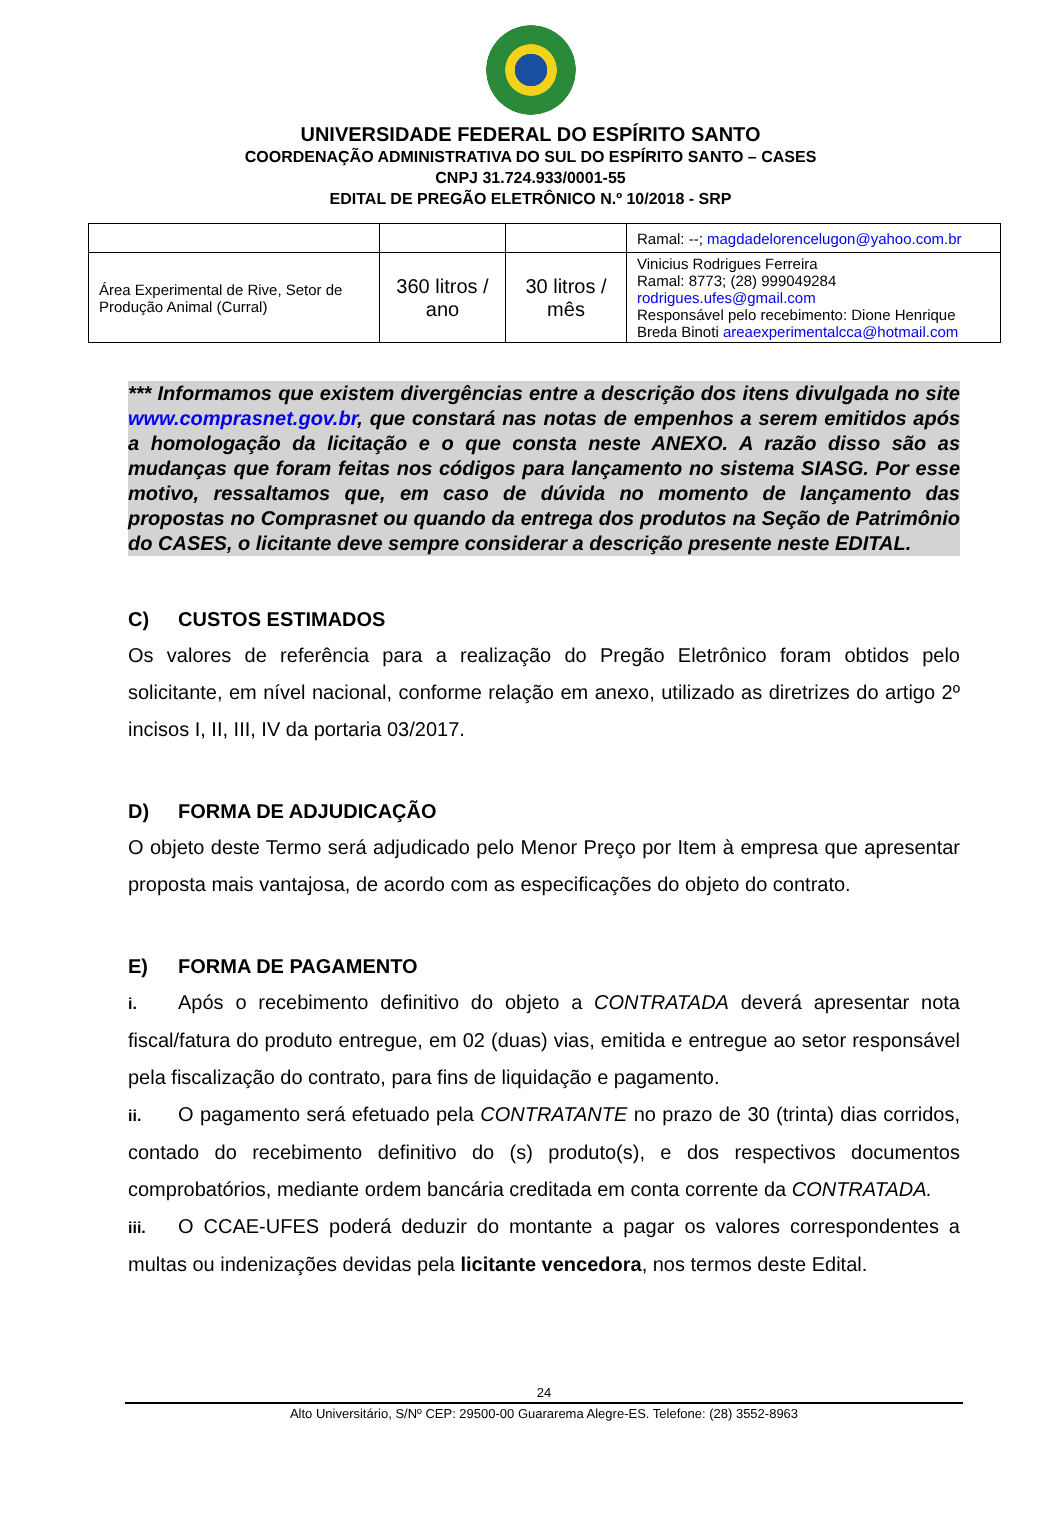UNIVERSIDADE FEDERAL DO ESPÍRITO SANTO
COORDENAÇÃO ADMINISTRATIVA DO SUL DO ESPÍRITO SANTO – CASES
CNPJ 31.724.933/0001-55
EDITAL DE PREGÃO ELETRÔNICO N.º 10/2018 - SRP
| | | | Ramal: --; magdadelorencelugon@yahoo.com.br |
| Área Experimental de Rive, Setor de Produção Animal (Curral) | 360 litros / ano | 30 litros / mês | Vinicius Rodrigues Ferreira Ramal: 8773; (28) 999049284 rodrigues.ufes@gmail.com Responsável pelo recebimento: Dione Henrique Breda Binoti areaexperimentalcca@hotmail.com |
*** Informamos que existem divergências entre a descrição dos itens divulgada no site www.comprasnet.gov.br, que constará nas notas de empenhos a serem emitidos após a homologação da licitação e o que consta neste ANEXO. A razão disso são as mudanças que foram feitas nos códigos para lançamento no sistema SIASG. Por esse motivo, ressaltamos que, em caso de dúvida no momento de lançamento das propostas no Comprasnet ou quando da entrega dos produtos na Seção de Patrimônio do CASES, o licitante deve sempre considerar a descrição presente neste EDITAL.
C) CUSTOS ESTIMADOS
Os valores de referência para a realização do Pregão Eletrônico foram obtidos pelo solicitante, em nível nacional, conforme relação em anexo, utilizado as diretrizes do artigo 2º incisos I, II, III, IV da portaria 03/2017.
D) FORMA DE ADJUDICAÇÃO
O objeto deste Termo será adjudicado pelo Menor Preço por Item à empresa que apresentar proposta mais vantajosa, de acordo com as especificações do objeto do contrato.
E) FORMA DE PAGAMENTO
i. Após o recebimento definitivo do objeto a CONTRATADA deverá apresentar nota fiscal/fatura do produto entregue, em 02 (duas) vias, emitida e entregue ao setor responsável pela fiscalização do contrato, para fins de liquidação e pagamento.
ii. O pagamento será efetuado pela CONTRATANTE no prazo de 30 (trinta) dias corridos, contado do recebimento definitivo do (s) produto(s), e dos respectivos documentos comprobatórios, mediante ordem bancária creditada em conta corrente da CONTRATADA.
iii. O CCAE-UFES poderá deduzir do montante a pagar os valores correspondentes a multas ou indenizações devidas pela licitante vencedora, nos termos deste Edital.
24
Alto Universitário, S/Nº CEP: 29500-00 Guararema Alegre-ES. Telefone: (28) 3552-8963